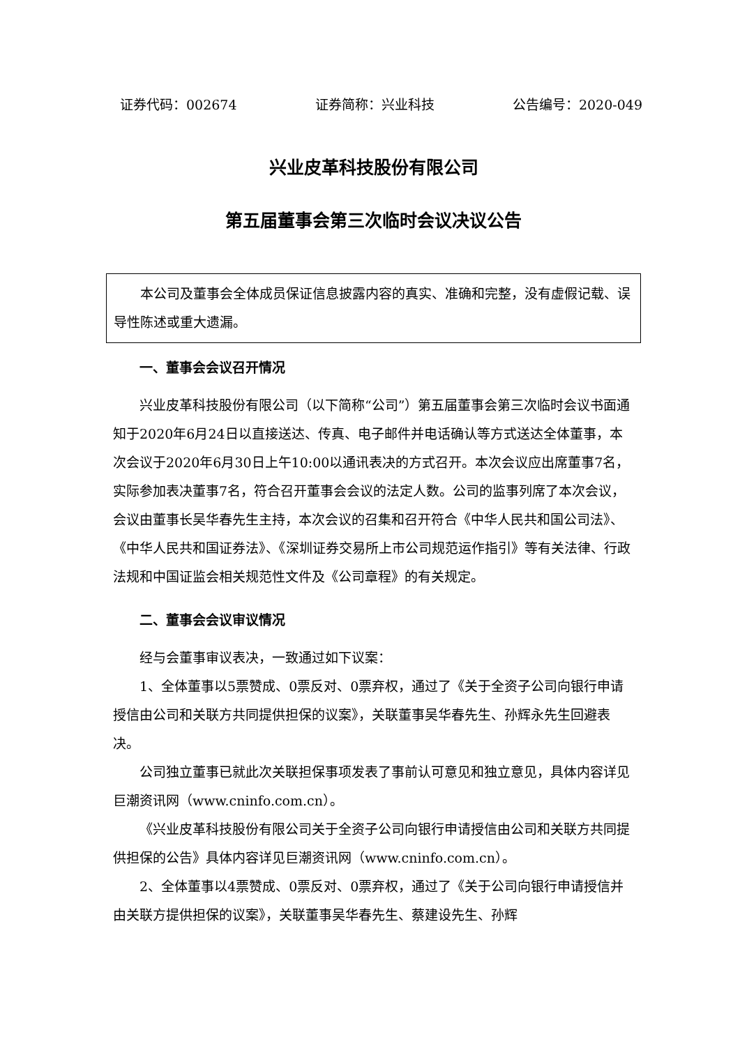证券代码：002674 证券简称：兴业科技 公告编号：2020-049
兴业皮革科技股份有限公司
第五届董事会第三次临时会议决议公告
本公司及董事会全体成员保证信息披露内容的真实、准确和完整，没有虚假记载、误导性陈述或重大遗漏。
一、董事会会议召开情况
兴业皮革科技股份有限公司（以下简称“公司”）第五届董事会第三次临时会议书面通知于2020年6月24日以直接送达、传真、电子邮件并电话确认等方式送达全体董事，本次会议于2020年6月30日上午10:00以通讯表决的方式召开。本次会议应出席董事7名，实际参加表决董事7名，符合召开董事会会议的法定人数。公司的监事列席了本次会议，会议由董事长吴华春先生主持，本次会议的召集和召开符合《中华人民共和国公司法》、《中华人民共和国证券法》、《深圳证券交易所上市公司规范运作指引》等有关法律、行政法规和中国证监会相关规范性文件及《公司章程》的有关规定。
二、董事会会议审议情况
经与会董事审议表决，一致通过如下议案：
1、全体董事以5票赞成、0票反对、0票弃权，通过了《关于全资子公司向银行申请授信由公司和关联方共同提供担保的议案》，关联董事吴华春先生、孙辉永先生回避表决。
公司独立董事已就此次关联担保事项发表了事前认可意见和独立意见，具体内容详见巨潮资讯网（www.cninfo.com.cn）。
《兴业皮革科技股份有限公司关于全资子公司向银行申请授信由公司和关联方共同提供担保的公告》具体内容详见巨潮资讯网（www.cninfo.com.cn）。
2、全体董事以4票赞成、0票反对、0票弃权，通过了《关于公司向银行申请授信并由关联方提供担保的议案》，关联董事吴华春先生、蔡建设先生、孙辉